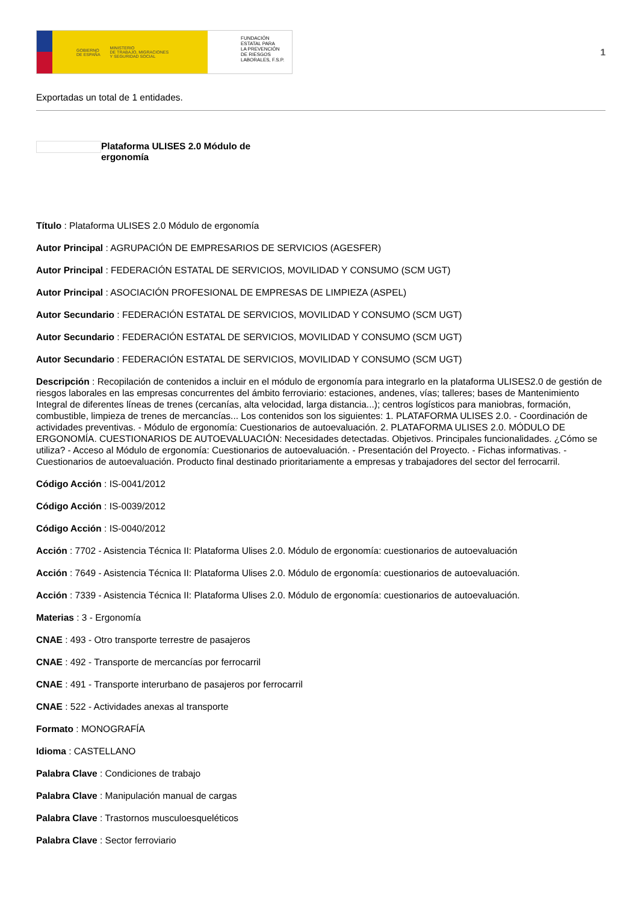GOBIERNO
DE ESPAÑA MINISTERIO
DE TRABAJO, MIGRACIONES
Y SEGURIDAD SOCIAL
FUNDACIÓN
ESTATAL PARA
LA PREVENCIÓN
DE RIESGOS
LABORALES, F.S.P.
1
Exportadas un total de 1 entidades.
Plataforma ULISES 2.0 Módulo de ergonomía
Título : Plataforma ULISES 2.0 Módulo de ergonomía
Autor Principal : AGRUPACIÓN DE EMPRESARIOS DE SERVICIOS (AGESFER)
Autor Principal : FEDERACIÓN ESTATAL DE SERVICIOS, MOVILIDAD Y CONSUMO (SCM UGT)
Autor Principal : ASOCIACIÓN PROFESIONAL DE EMPRESAS DE LIMPIEZA (ASPEL)
Autor Secundario : FEDERACIÓN ESTATAL DE SERVICIOS, MOVILIDAD Y CONSUMO (SCM UGT)
Autor Secundario : FEDERACIÓN ESTATAL DE SERVICIOS, MOVILIDAD Y CONSUMO (SCM UGT)
Autor Secundario : FEDERACIÓN ESTATAL DE SERVICIOS, MOVILIDAD Y CONSUMO (SCM UGT)
Descripción : Recopilación de contenidos a incluir en el módulo de ergonomía para integrarlo en la plataforma ULISES2.0 de gestión de riesgos laborales en las empresas concurrentes del ámbito ferroviario: estaciones, andenes, vías; talleres; bases de Mantenimiento Integral de diferentes líneas de trenes (cercanías, alta velocidad, larga distancia...); centros logísticos para maniobras, formación, combustible, limpieza de trenes de mercancías... Los contenidos son los siguientes: 1. PLATAFORMA ULISES 2.0. - Coordinación de actividades preventivas. - Módulo de ergonomía: Cuestionarios de autoevaluación. 2. PLATAFORMA ULISES 2.0. MÓDULO DE ERGONOMÍA. CUESTIONARIOS DE AUTOEVALUACIÓN: Necesidades detectadas. Objetivos. Principales funcionalidades. ¿Cómo se utiliza? - Acceso al Módulo de ergonomía: Cuestionarios de autoevaluación. - Presentación del Proyecto. - Fichas informativas. - Cuestionarios de autoevaluación. Producto final destinado prioritariamente a empresas y trabajadores del sector del ferrocarril.
Código Acción : IS-0041/2012
Código Acción : IS-0039/2012
Código Acción : IS-0040/2012
Acción : 7702 - Asistencia Técnica II: Plataforma Ulises 2.0. Módulo de ergonomía: cuestionarios de autoevaluación
Acción : 7649 - Asistencia Técnica II: Plataforma Ulises 2.0. Módulo de ergonomía: cuestionarios de autoevaluación.
Acción : 7339 - Asistencia Técnica II: Plataforma Ulises 2.0. Módulo de ergonomía: cuestionarios de autoevaluación.
Materias : 3 - Ergonomía
CNAE : 493 - Otro transporte terrestre de pasajeros
CNAE : 492 - Transporte de mercancías por ferrocarril
CNAE : 491 - Transporte interurbano de pasajeros por ferrocarril
CNAE : 522 - Actividades anexas al transporte
Formato : MONOGRAFÍA
Idioma : CASTELLANO
Palabra Clave : Condiciones de trabajo
Palabra Clave : Manipulación manual de cargas
Palabra Clave : Trastornos musculoesqueléticos
Palabra Clave : Sector ferroviario